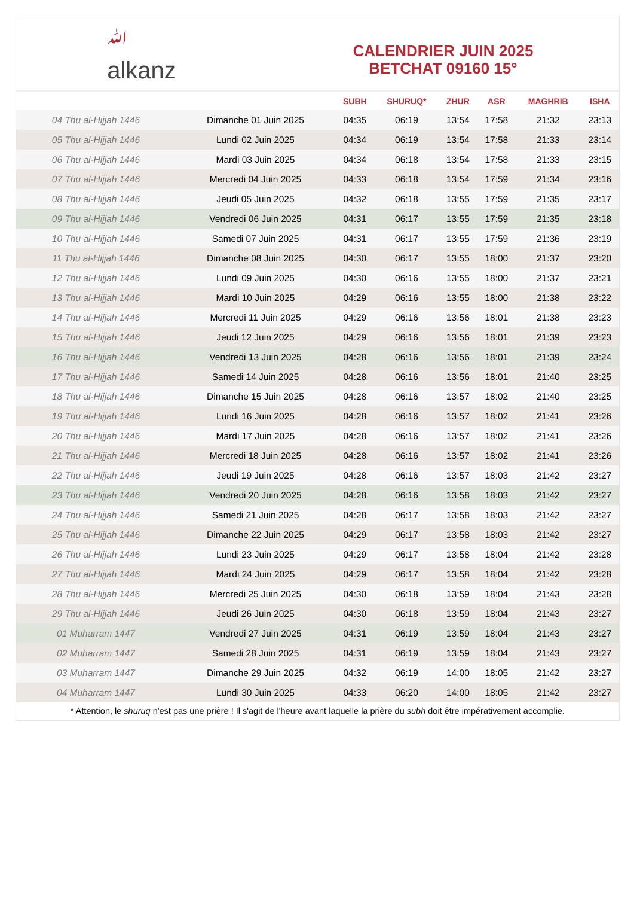ﷲ
alkanz
CALENDRIER JUIN 2025
BETCHAT 09160 15°
| | | SUBH | SHURUQ* | ZHUR | ASR | MAGHRIB | ISHA |
| --- | --- | --- | --- | --- | --- | --- | --- |
| 04 Thu al-Hijjah 1446 | Dimanche 01 Juin 2025 | 04:35 | 06:19 | 13:54 | 17:58 | 21:32 | 23:13 |
| 05 Thu al-Hijjah 1446 | Lundi 02 Juin 2025 | 04:34 | 06:19 | 13:54 | 17:58 | 21:33 | 23:14 |
| 06 Thu al-Hijjah 1446 | Mardi 03 Juin 2025 | 04:34 | 06:18 | 13:54 | 17:58 | 21:33 | 23:15 |
| 07 Thu al-Hijjah 1446 | Mercredi 04 Juin 2025 | 04:33 | 06:18 | 13:54 | 17:59 | 21:34 | 23:16 |
| 08 Thu al-Hijjah 1446 | Jeudi 05 Juin 2025 | 04:32 | 06:18 | 13:55 | 17:59 | 21:35 | 23:17 |
| 09 Thu al-Hijjah 1446 | Vendredi 06 Juin 2025 | 04:31 | 06:17 | 13:55 | 17:59 | 21:35 | 23:18 |
| 10 Thu al-Hijjah 1446 | Samedi 07 Juin 2025 | 04:31 | 06:17 | 13:55 | 17:59 | 21:36 | 23:19 |
| 11 Thu al-Hijjah 1446 | Dimanche 08 Juin 2025 | 04:30 | 06:17 | 13:55 | 18:00 | 21:37 | 23:20 |
| 12 Thu al-Hijjah 1446 | Lundi 09 Juin 2025 | 04:30 | 06:16 | 13:55 | 18:00 | 21:37 | 23:21 |
| 13 Thu al-Hijjah 1446 | Mardi 10 Juin 2025 | 04:29 | 06:16 | 13:55 | 18:00 | 21:38 | 23:22 |
| 14 Thu al-Hijjah 1446 | Mercredi 11 Juin 2025 | 04:29 | 06:16 | 13:56 | 18:01 | 21:38 | 23:23 |
| 15 Thu al-Hijjah 1446 | Jeudi 12 Juin 2025 | 04:29 | 06:16 | 13:56 | 18:01 | 21:39 | 23:23 |
| 16 Thu al-Hijjah 1446 | Vendredi 13 Juin 2025 | 04:28 | 06:16 | 13:56 | 18:01 | 21:39 | 23:24 |
| 17 Thu al-Hijjah 1446 | Samedi 14 Juin 2025 | 04:28 | 06:16 | 13:56 | 18:01 | 21:40 | 23:25 |
| 18 Thu al-Hijjah 1446 | Dimanche 15 Juin 2025 | 04:28 | 06:16 | 13:57 | 18:02 | 21:40 | 23:25 |
| 19 Thu al-Hijjah 1446 | Lundi 16 Juin 2025 | 04:28 | 06:16 | 13:57 | 18:02 | 21:41 | 23:26 |
| 20 Thu al-Hijjah 1446 | Mardi 17 Juin 2025 | 04:28 | 06:16 | 13:57 | 18:02 | 21:41 | 23:26 |
| 21 Thu al-Hijjah 1446 | Mercredi 18 Juin 2025 | 04:28 | 06:16 | 13:57 | 18:02 | 21:41 | 23:26 |
| 22 Thu al-Hijjah 1446 | Jeudi 19 Juin 2025 | 04:28 | 06:16 | 13:57 | 18:03 | 21:42 | 23:27 |
| 23 Thu al-Hijjah 1446 | Vendredi 20 Juin 2025 | 04:28 | 06:16 | 13:58 | 18:03 | 21:42 | 23:27 |
| 24 Thu al-Hijjah 1446 | Samedi 21 Juin 2025 | 04:28 | 06:17 | 13:58 | 18:03 | 21:42 | 23:27 |
| 25 Thu al-Hijjah 1446 | Dimanche 22 Juin 2025 | 04:29 | 06:17 | 13:58 | 18:03 | 21:42 | 23:27 |
| 26 Thu al-Hijjah 1446 | Lundi 23 Juin 2025 | 04:29 | 06:17 | 13:58 | 18:04 | 21:42 | 23:28 |
| 27 Thu al-Hijjah 1446 | Mardi 24 Juin 2025 | 04:29 | 06:17 | 13:58 | 18:04 | 21:42 | 23:28 |
| 28 Thu al-Hijjah 1446 | Mercredi 25 Juin 2025 | 04:30 | 06:18 | 13:59 | 18:04 | 21:43 | 23:28 |
| 29 Thu al-Hijjah 1446 | Jeudi 26 Juin 2025 | 04:30 | 06:18 | 13:59 | 18:04 | 21:43 | 23:27 |
| 01 Muharram 1447 | Vendredi 27 Juin 2025 | 04:31 | 06:19 | 13:59 | 18:04 | 21:43 | 23:27 |
| 02 Muharram 1447 | Samedi 28 Juin 2025 | 04:31 | 06:19 | 13:59 | 18:04 | 21:43 | 23:27 |
| 03 Muharram 1447 | Dimanche 29 Juin 2025 | 04:32 | 06:19 | 14:00 | 18:05 | 21:42 | 23:27 |
| 04 Muharram 1447 | Lundi 30 Juin 2025 | 04:33 | 06:20 | 14:00 | 18:05 | 21:42 | 23:27 |
* Attention, le shuruq n'est pas une prière ! Il s'agit de l'heure avant laquelle la prière du subh doit être impérativement accomplie.